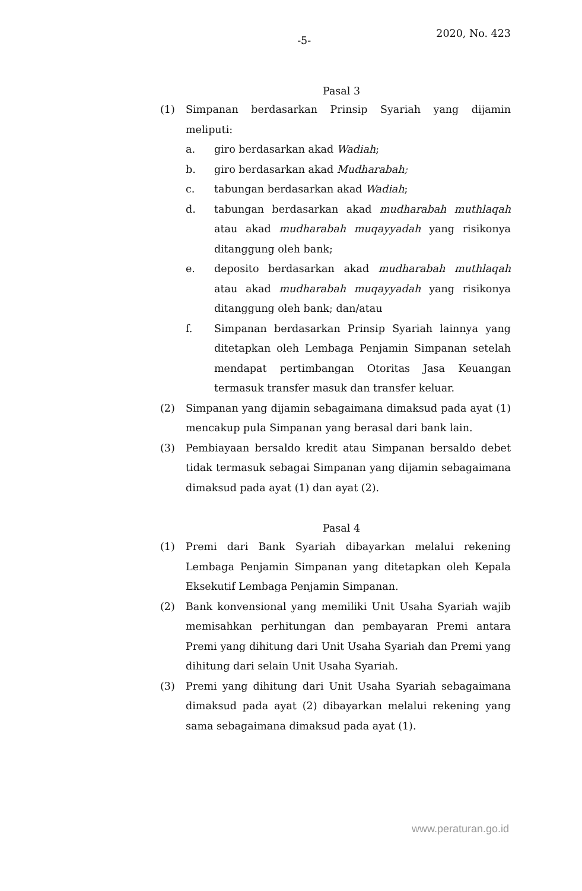-5-
2020, No. 423
Pasal 3
(1) Simpanan berdasarkan Prinsip Syariah yang dijamin meliputi:
a. giro berdasarkan akad Wadiah;
b. giro berdasarkan akad Mudharabah;
c. tabungan berdasarkan akad Wadiah;
d. tabungan berdasarkan akad mudharabah muthlaqah atau akad mudharabah muqayyadah yang risikonya ditanggung oleh bank;
e. deposito berdasarkan akad mudharabah muthlaqah atau akad mudharabah muqayyadah yang risikonya ditanggung oleh bank; dan/atau
f. Simpanan berdasarkan Prinsip Syariah lainnya yang ditetapkan oleh Lembaga Penjamin Simpanan setelah mendapat pertimbangan Otoritas Jasa Keuangan termasuk transfer masuk dan transfer keluar.
(2) Simpanan yang dijamin sebagaimana dimaksud pada ayat (1) mencakup pula Simpanan yang berasal dari bank lain.
(3) Pembiayaan bersaldo kredit atau Simpanan bersaldo debet tidak termasuk sebagai Simpanan yang dijamin sebagaimana dimaksud pada ayat (1) dan ayat (2).
Pasal 4
(1) Premi dari Bank Syariah dibayarkan melalui rekening Lembaga Penjamin Simpanan yang ditetapkan oleh Kepala Eksekutif Lembaga Penjamin Simpanan.
(2) Bank konvensional yang memiliki Unit Usaha Syariah wajib memisahkan perhitungan dan pembayaran Premi antara Premi yang dihitung dari Unit Usaha Syariah dan Premi yang dihitung dari selain Unit Usaha Syariah.
(3) Premi yang dihitung dari Unit Usaha Syariah sebagaimana dimaksud pada ayat (2) dibayarkan melalui rekening yang sama sebagaimana dimaksud pada ayat (1).
www.peraturan.go.id